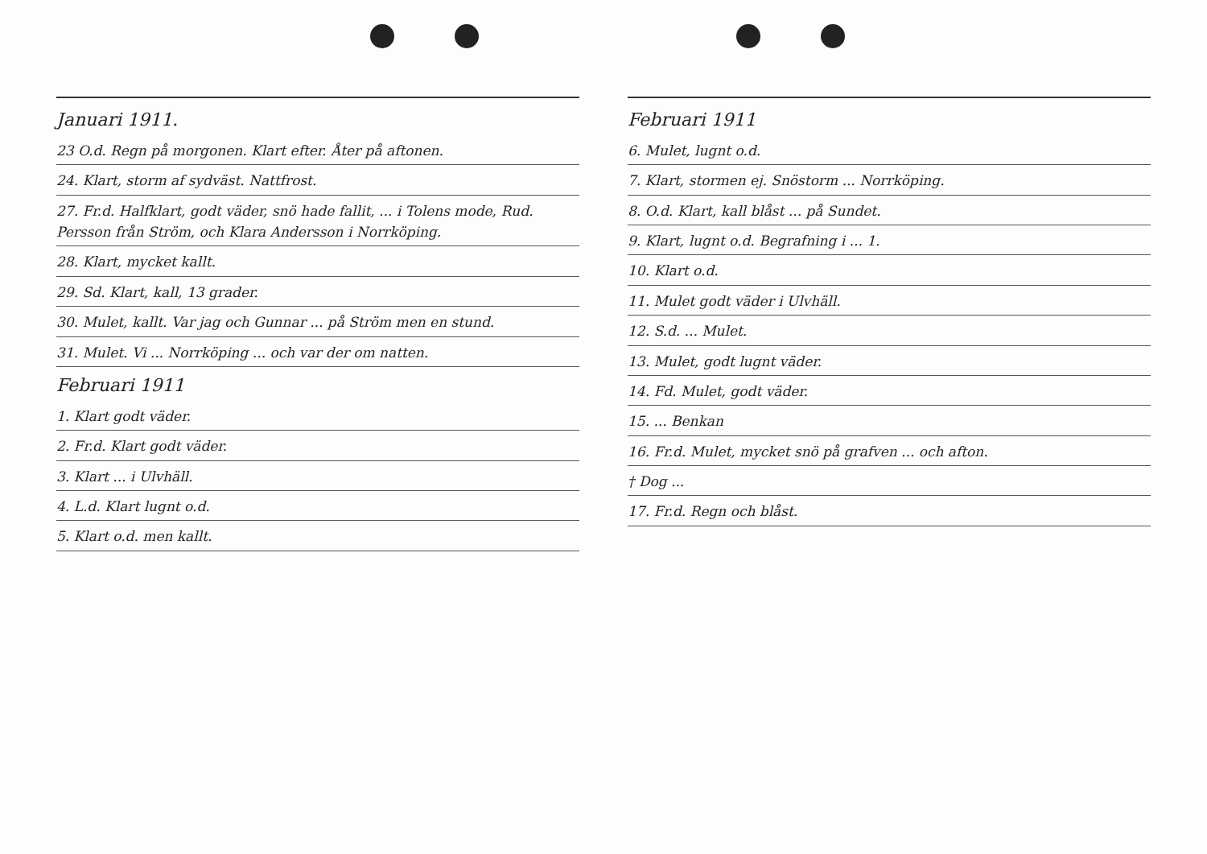Januari 1911.
23 O.d. Regn på morgonen. Klart efter. Åter på aftonen.
24. Klart, storm af sydväst. Nattfrost.
27. Fr.d. Halfklart, godt väder, snö hade fallit, ... i Tolens mode, Rud. Persson från Ström, och Klara Andersson i Norrköping.
28. Klart, mycket kallt.
29. Sd. Klart, kall, 13 grader.
30. Mulet, kallt. Var jag och Gunnar ... på Ström men en stund.
31. Mulet. Vi ... Norrköping ... och var der om natten.
Februari 1911
1. Klart godt väder.
2. Fr.d. Klart godt väder.
3. Klart ... i Ulvhäll.
4. L.d. Klart lugnt o.d.
5. Klart o.d. men kallt.
Februari 1911
6. Mulet, lugnt o.d.
7. Klart, stormen ej. Snöstorm ... Norrköping.
8. O.d. Klart, kall blåst ... på Sundet.
9. Klart, lugnt o.d. Begrafning i ... 1.
10. Klart o.d.
11. Mulet godt väder i Ulvhäll.
12. S.d. ... Mulet.
13. Mulet, godt lugnt väder.
14. Fd. Mulet, godt väder.
15. ... Benkan
16. Fr.d. Mulet, mycket snö på grafven ... och afton.
† Dog ...
17. Fr.d. Regn och blåst.